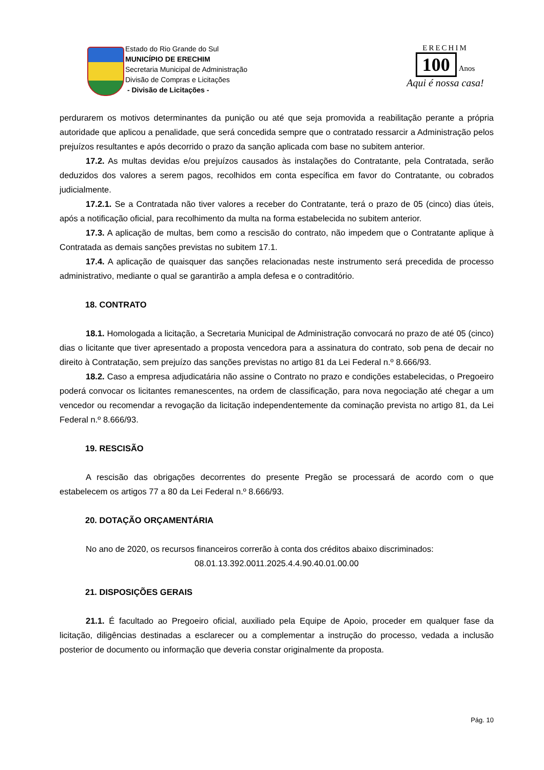Estado do Rio Grande do Sul
MUNICÍPIO DE ERECHIM
Secretaria Municipal de Administração
Divisão de Compras e Licitações
- Divisão de Licitações -
ERECHIM
100
Anos
Aqui é nossa casa!
perdurarem os motivos determinantes da punição ou até que seja promovida a reabilitação perante a própria autoridade que aplicou a penalidade, que será concedida sempre que o contratado ressarcir a Administração pelos prejuízos resultantes e após decorrido o prazo da sanção aplicada com base no subitem anterior.
17.2. As multas devidas e/ou prejuízos causados às instalações do Contratante, pela Contratada, serão deduzidos dos valores a serem pagos, recolhidos em conta específica em favor do Contratante, ou cobrados judicialmente.
17.2.1. Se a Contratada não tiver valores a receber do Contratante, terá o prazo de 05 (cinco) dias úteis, após a notificação oficial, para recolhimento da multa na forma estabelecida no subitem anterior.
17.3. A aplicação de multas, bem como a rescisão do contrato, não impedem que o Contratante aplique à Contratada as demais sanções previstas no subitem 17.1.
17.4. A aplicação de quaisquer das sanções relacionadas neste instrumento será precedida de processo administrativo, mediante o qual se garantirão a ampla defesa e o contraditório.
18. CONTRATO
18.1. Homologada a licitação, a Secretaria Municipal de Administração convocará no prazo de até 05 (cinco) dias o licitante que tiver apresentado a proposta vencedora para a assinatura do contrato, sob pena de decair no direito à Contratação, sem prejuízo das sanções previstas no artigo 81 da Lei Federal n.º 8.666/93.
18.2. Caso a empresa adjudicatária não assine o Contrato no prazo e condições estabelecidas, o Pregoeiro poderá convocar os licitantes remanescentes, na ordem de classificação, para nova negociação até chegar a um vencedor ou recomendar a revogação da licitação independentemente da cominação prevista no artigo 81, da Lei Federal n.º 8.666/93.
19. RESCISÃO
A rescisão das obrigações decorrentes do presente Pregão se processará de acordo com o que estabelecem os artigos 77 a 80 da Lei Federal n.º 8.666/93.
20. DOTAÇÃO ORÇAMENTÁRIA
No ano de 2020, os recursos financeiros correrão à conta dos créditos abaixo discriminados:
08.01.13.392.0011.2025.4.4.90.40.01.00.00
21. DISPOSIÇÕES GERAIS
21.1. É facultado ao Pregoeiro oficial, auxiliado pela Equipe de Apoio, proceder em qualquer fase da licitação, diligências destinadas a esclarecer ou a complementar a instrução do processo, vedada a inclusão posterior de documento ou informação que deveria constar originalmente da proposta.
Pág. 10